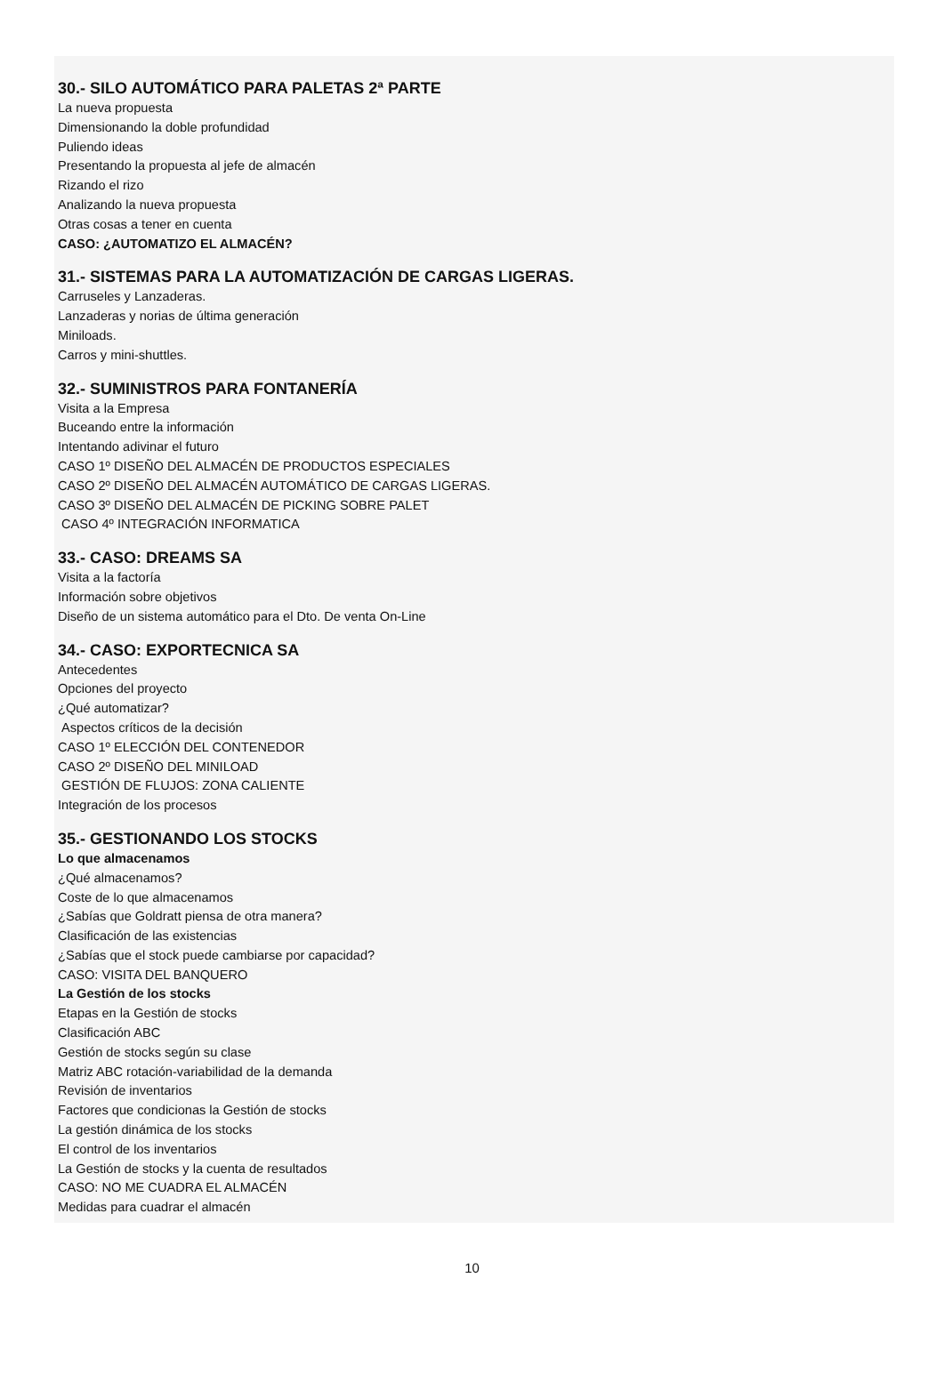30.- SILO AUTOMÁTICO PARA PALETAS 2ª PARTE
La nueva propuesta
Dimensionando la doble profundidad
Puliendo ideas
Presentando la propuesta al jefe de almacén
Rizando el rizo
Analizando la nueva propuesta
Otras cosas a tener en cuenta
CASO: ¿AUTOMATIZO EL ALMACÉN?
31.- SISTEMAS PARA LA AUTOMATIZACIÓN DE CARGAS LIGERAS.
Carruseles y Lanzaderas.
Lanzaderas y norias de última generación
Miniloads.
Carros y mini-shuttles.
32.- SUMINISTROS PARA FONTANERÍA
Visita a la Empresa
Buceando entre la información
Intentando adivinar el futuro
CASO 1º DISEÑO DEL ALMACÉN DE PRODUCTOS ESPECIALES
CASO 2º DISEÑO DEL ALMACÉN AUTOMÁTICO DE CARGAS LIGERAS.
CASO 3º DISEÑO DEL ALMACÉN DE PICKING SOBRE PALET
CASO 4º INTEGRACIÓN INFORMATICA
33.- CASO: DREAMS SA
Visita a la factoría
Información sobre objetivos
Diseño de un sistema automático para el Dto. De venta On-Line
34.- CASO: EXPORTECNICA SA
Antecedentes
Opciones del proyecto
¿Qué automatizar?
Aspectos críticos de la decisión
CASO 1º ELECCIÓN DEL CONTENEDOR
CASO 2º DISEÑO DEL MINILOAD
GESTIÓN DE FLUJOS: ZONA CALIENTE
Integración de los procesos
35.- GESTIONANDO LOS STOCKS
Lo que almacenamos
¿Qué almacenamos?
Coste de lo que almacenamos
¿Sabías que Goldratt piensa de otra manera?
Clasificación de las existencias
¿Sabías que el stock puede cambiarse por capacidad?
CASO: VISITA DEL BANQUERO
La Gestión de los stocks
Etapas en la Gestión de stocks
Clasificación ABC
Gestión de stocks según su clase
Matriz ABC rotación-variabilidad de la demanda
Revisión de inventarios
Factores que condicionas la Gestión de stocks
La gestión dinámica de los stocks
El control de los inventarios
La Gestión de stocks y la cuenta de resultados
CASO: NO ME CUADRA EL ALMACÉN
Medidas para cuadrar el almacén
10